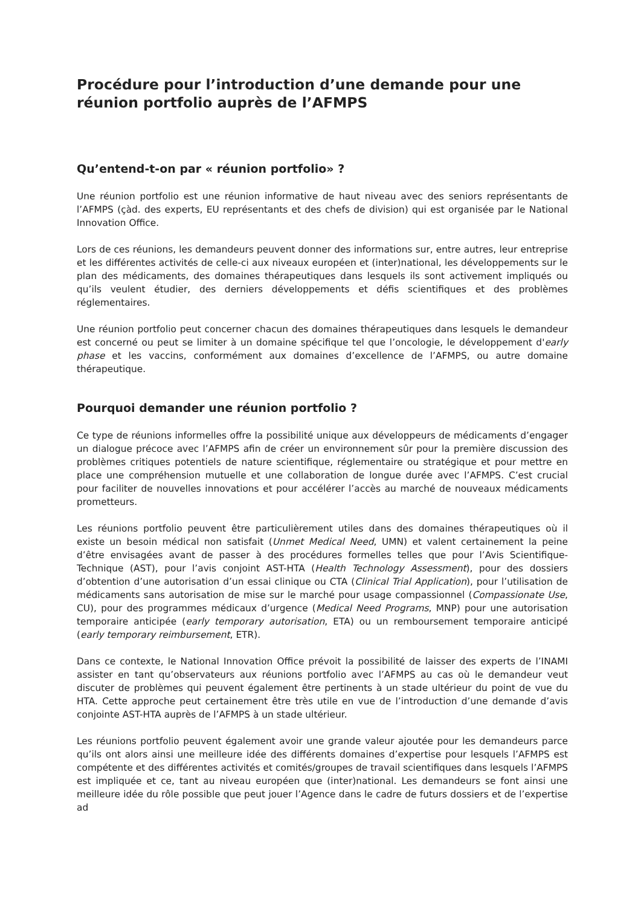Procédure pour l’introduction d’une demande pour une réunion portfolio auprès de l’AFMPS
Qu’entend-t-on par « réunion portfolio» ?
Une réunion portfolio est une réunion informative de haut niveau avec des seniors représentants de l’AFMPS (çàd. des experts, EU représentants et des chefs de division) qui est organisée par le National Innovation Office.
Lors de ces réunions, les demandeurs peuvent donner des informations sur, entre autres, leur entreprise et les différentes activités de celle-ci aux niveaux européen et (inter)national, les développements sur le plan des médicaments, des domaines thérapeutiques dans lesquels ils sont activement impliqués ou qu’ils veulent étudier, des derniers développements et défis scientifiques et des problèmes réglementaires.
Une réunion portfolio peut concerner chacun des domaines thérapeutiques dans lesquels le demandeur est concerné ou peut se limiter à un domaine spécifique tel que l’oncologie, le développement d'early phase et les vaccins, conformément aux domaines d’excellence de l’AFMPS, ou autre domaine thérapeutique.
Pourquoi demander une réunion portfolio ?
Ce type de réunions informelles offre la possibilité unique aux développeurs de médicaments d’engager un dialogue précoce avec l’AFMPS afin de créer un environnement sûr pour la première discussion des problèmes critiques potentiels de nature scientifique, réglementaire ou stratégique et pour mettre en place une compréhension mutuelle et une collaboration de longue durée avec l’AFMPS. C’est crucial pour faciliter de nouvelles innovations et pour accélérer l’accès au marché de nouveaux médicaments prometteurs.
Les réunions portfolio peuvent être particulièrement utiles dans des domaines thérapeutiques où il existe un besoin médical non satisfait (Unmet Medical Need, UMN) et valent certainement la peine d’être envisagées avant de passer à des procédures formelles telles que pour l’Avis Scientifique-Technique (AST), pour l’avis conjoint AST-HTA (Health Technology Assessment), pour des dossiers d’obtention d’une autorisation d’un essai clinique ou CTA (Clinical Trial Application), pour l’utilisation de médicaments sans autorisation de mise sur le marché pour usage compassionnel (Compassionate Use, CU), pour des programmes médicaux d’urgence (Medical Need Programs, MNP) pour une autorisation temporaire anticipée (early temporary autorisation, ETA) ou un remboursement temporaire anticipé (early temporary reimbursement, ETR).
Dans ce contexte, le National Innovation Office prévoit la possibilité de laisser des experts de l’INAMI assister en tant qu’observateurs aux réunions portfolio avec l’AFMPS au cas où le demandeur veut discuter de problèmes qui peuvent également être pertinents à un stade ultérieur du point de vue du HTA. Cette approche peut certainement être très utile en vue de l’introduction d’une demande d’avis conjointe AST-HTA auprès de l’AFMPS à un stade ultérieur.
Les réunions portfolio peuvent également avoir une grande valeur ajoutée pour les demandeurs parce qu’ils ont alors ainsi une meilleure idée des différents domaines d’expertise pour lesquels l’AFMPS est compétente et des différentes activités et comités/groupes de travail scientifiques dans lesquels l’AFMPS est impliquée et ce, tant au niveau européen que (inter)national. Les demandeurs se font ainsi une meilleure idée du rôle possible que peut jouer l’Agence dans le cadre de futurs dossiers et de l’expertise ad